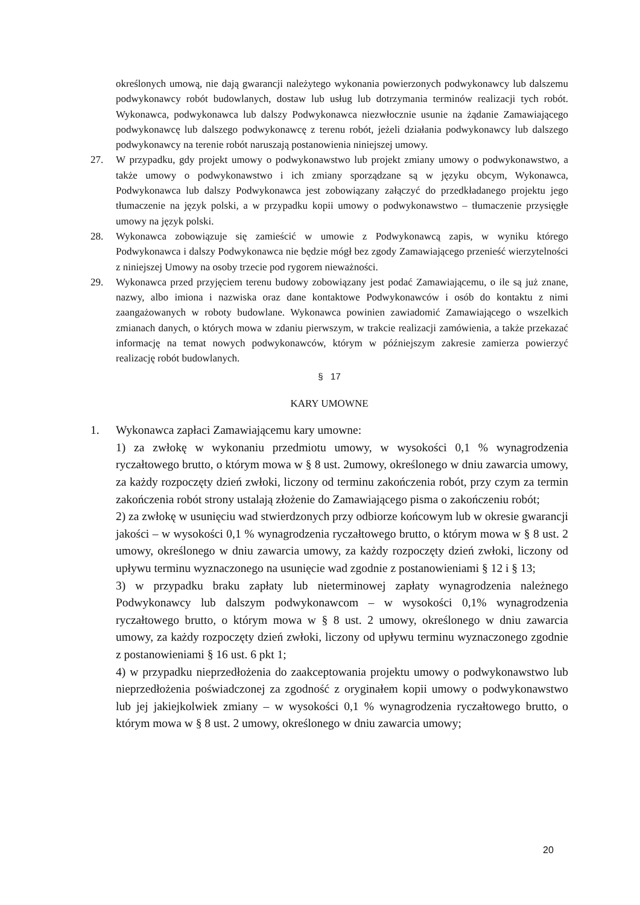określonych umową, nie dają gwarancji należytego wykonania powierzonych podwykonawcy lub dalszemu podwykonawcy robót budowlanych, dostaw lub usług lub dotrzymania terminów realizacji tych robót. Wykonawca, podwykonawca lub dalszy Podwykonawca niezwłocznie usunie na żądanie Zamawiającego podwykonawcę lub dalszego podwykonawcę z terenu robót, jeżeli działania podwykonawcy lub dalszego podwykonawcy na terenie robót naruszają postanowienia niniejszej umowy.
27. W przypadku, gdy projekt umowy o podwykonawstwo lub projekt zmiany umowy o podwykonawstwo, a także umowy o podwykonawstwo i ich zmiany sporządzane są w języku obcym, Wykonawca, Podwykonawca lub dalszy Podwykonawca jest zobowiązany załączyć do przedkładanego projektu jego tłumaczenie na język polski, a w przypadku kopii umowy o podwykonawstwo – tłumaczenie przysięgłe umowy na język polski.
28. Wykonawca zobowiązuje się zamieścić w umowie z Podwykonawcą zapis, w wyniku którego Podwykonawca i dalszy Podwykonawca nie będzie mógł bez zgody Zamawiającego przenieść wierzytelności z niniejszej Umowy na osoby trzecie pod rygorem nieważności.
29. Wykonawca przed przyjęciem terenu budowy zobowiązany jest podać Zamawiającemu, o ile są już znane, nazwy, albo imiona i nazwiska oraz dane kontaktowe Podwykonawców i osób do kontaktu z nimi zaangażowanych w roboty budowlane. Wykonawca powinien zawiadomić Zamawiającego o wszelkich zmianach danych, o których mowa w zdaniu pierwszym, w trakcie realizacji zamówienia, a także przekazać informację na temat nowych podwykonawców, którym w późniejszym zakresie zamierza powierzyć realizację robót budowlanych.
§ 17
KARY UMOWNE
1. Wykonawca zapłaci Zamawiającemu kary umowne:
1) za zwłokę w wykonaniu przedmiotu umowy, w wysokości 0,1 % wynagrodzenia ryczałtowego brutto, o którym mowa w § 8 ust. 2umowy, określonego w dniu zawarcia umowy, za każdy rozpoczęty dzień zwłoki, liczony od terminu zakończenia robót, przy czym za termin zakończenia robót strony ustalają złożenie do Zamawiającego pisma o zakończeniu robót;
2) za zwłokę w usunięciu wad stwierdzonych przy odbiorze końcowym lub w okresie gwarancji jakości – w wysokości 0,1 % wynagrodzenia ryczałtowego brutto, o którym mowa w § 8 ust. 2 umowy, określonego w dniu zawarcia umowy, za każdy rozpoczęty dzień zwłoki, liczony od upływu terminu wyznaczonego na usunięcie wad zgodnie z postanowieniami § 12 i § 13;
3) w przypadku braku zapłaty lub nieterminowej zapłaty wynagrodzenia należnego Podwykonawcy lub dalszym podwykonawcom – w wysokości 0,1% wynagrodzenia ryczałtowego brutto, o którym mowa w § 8 ust. 2 umowy, określonego w dniu zawarcia umowy, za każdy rozpoczęty dzień zwłoki, liczony od upływu terminu wyznaczonego zgodnie z postanowieniami § 16 ust. 6 pkt 1;
4) w przypadku nieprzedłożenia do zaakceptowania projektu umowy o podwykonawstwo lub nieprzedłożenia poświadczonej za zgodność z oryginałem kopii umowy o podwykonawstwo lub jej jakiejkolwiek zmiany – w wysokości 0,1 % wynagrodzenia ryczałtowego brutto, o którym mowa w § 8 ust. 2 umowy, określonego w dniu zawarcia umowy;
20